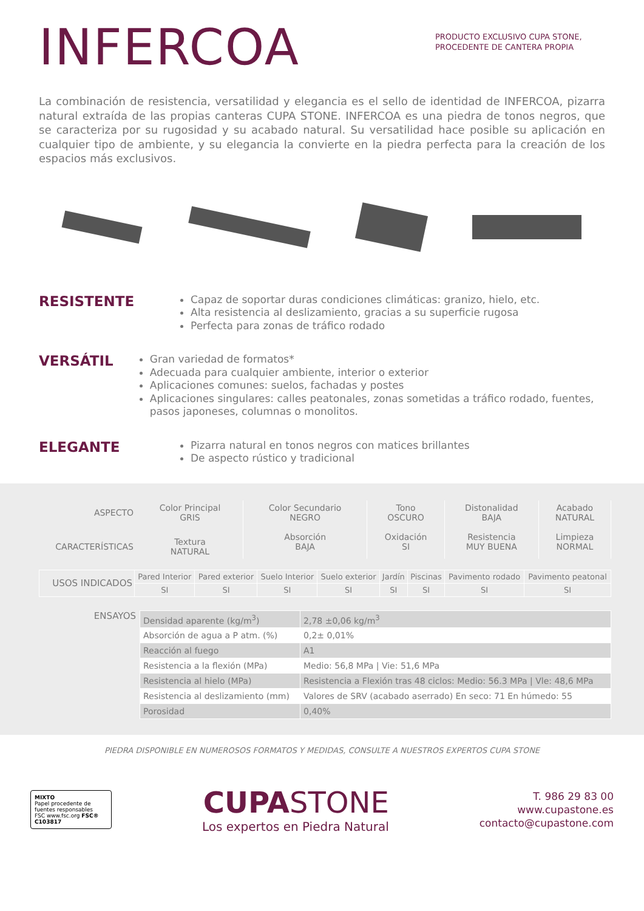INFERCOA
PRODUCTO EXCLUSIVO CUPA STONE, PROCEDENTE DE CANTERA PROPIA
La combinación de resistencia, versatilidad y elegancia es el sello de identidad de INFERCOA, pizarra natural extraída de las propias canteras CUPA STONE. INFERCOA es una piedra de tonos negros, que se caracteriza por su rugosidad y su acabado natural. Su versatilidad hace posible su aplicación en cualquier tipo de ambiente, y su elegancia la convierte en la piedra perfecta para la creación de los espacios más exclusivos.
RESISTENTE
Capaz de soportar duras condiciones climáticas: granizo, hielo, etc.
Alta resistencia al deslizamiento, gracias a su superficie rugosa
Perfecta para zonas de tráfico rodado
VERSÁTIL
Gran variedad de formatos*
Adecuada para cualquier ambiente, interior o exterior
Aplicaciones comunes: suelos, fachadas y postes
Aplicaciones singulares: calles peatonales, zonas sometidas a tráfico rodado, fuentes, pasos japoneses, columnas o monolitos.
ELEGANTE
Pizarra natural en tonos negros con matices brillantes
De aspecto rústico y tradicional
| ASPECTO | Color Principal GRIS | Color Secundario NEGRO | Tono OSCURO | Distonalidad BAJA | Acabado NATURAL |
| CARACTERÍSTICAS | Textura NATURAL | Absorción BAJA | Oxidación SI | Resistencia MUY BUENA | Limpieza NORMAL |
| USOS INDICADOS | Pared Interior | Pared exterior | Suelo Interior | Suelo exterior | Jardín | Piscinas | Pavimento rodado | Pavimento peatonal |
| | SI | SI | SI | SI | SI | SI | SI | SI |
ENSAYOS
| Densidad aparente (kg/m<sup>3</sup>) | 2,78 ±0,06 kg/m<sup>3</sup> |
| Absorción de agua a P atm. (%) | 0,2± 0,01% |
| Reacción al fuego | A1 |
| Resistencia a la flexión (MPa) | Medio: 56,8 MPa / Vie: 51,6 MPa |
| Resistencia al hielo (MPa) | Resistencia a Flexión tras 48 ciclos: Medio: 56.3 MPa / Vle: 48,6 MPa |
| Resistencia al deslizamiento (mm) | Valores de SRV (acabado aserrado) En seco: 71 En húmedo: 55 |
| Porosidad | 0,40% |
PIEDRA DISPONIBLE EN NUMEROSOS FORMATOS Y MEDIDAS, CONSULTE A NUESTROS EXPERTOS CUPA STONE
MIXTO
Papel procedente de fuentes responsables
FSC www.fsc.org FSC® C103817
CUPA STONE
Los expertos en Piedra Natural
T. 986 29 83 00
www.cupastone.es
contacto@cupastone.com